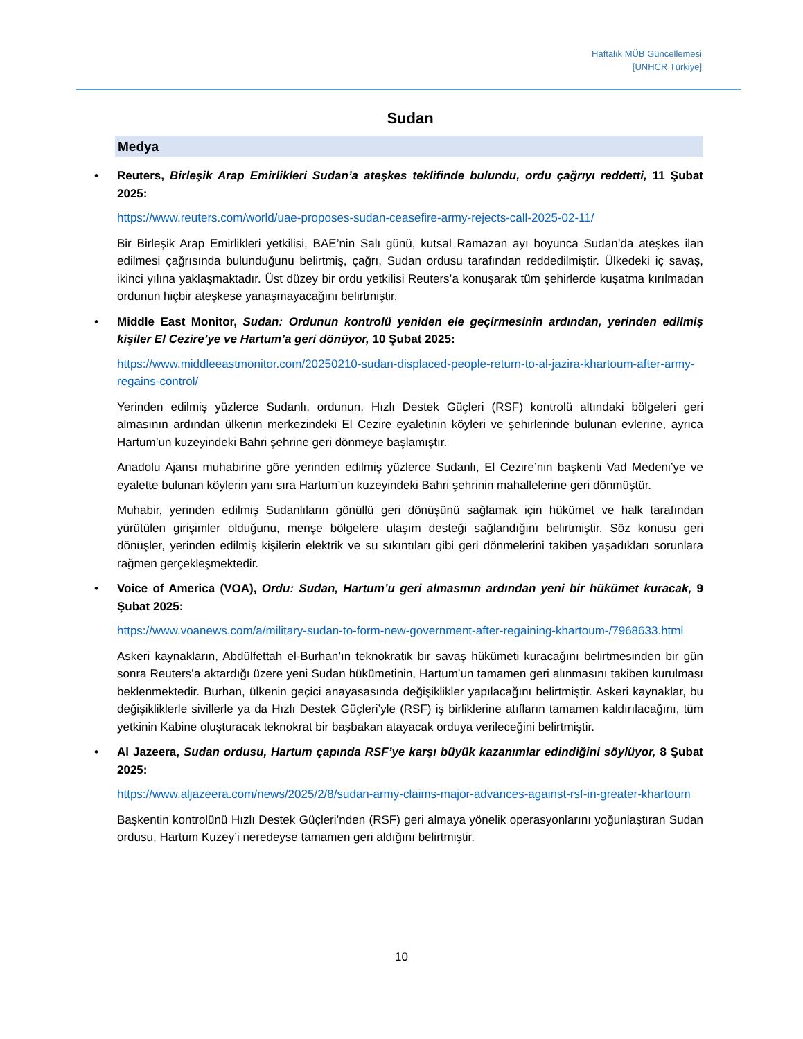Haftalık MÜB Güncellemesi
[UNHCR Türkiye]
Sudan
Medya
• Reuters, Birleşik Arap Emirlikleri Sudan’a ateşkes teklifinde bulundu, ordu çağrıyı reddetti, 11 Şubat 2025:
https://www.reuters.com/world/uae-proposes-sudan-ceasefire-army-rejects-call-2025-02-11/
Bir Birleşik Arap Emirlikleri yetkilisi, BAE’nin Salı günü, kutsal Ramazan ayı boyunca Sudan’da ateşkes ilan edilmesi çağrısında bulunduğunu belirtmiş, çağrı, Sudan ordusu tarafından reddedilmiştir. Ülkedeki iç savaş, ikinci yılına yaklaşmaktadır. Üst düzey bir ordu yetkilisi Reuters’a konuşarak tüm şehirlerde kuşatma kırılmadan ordunun hiçbir ateşkese yanaşmayacağını belirtmiştir.
• Middle East Monitor, Sudan: Ordunun kontrolü yeniden ele geçirmesinin ardından, yerinden edilmiş kişiler El Cezire’ye ve Hartum’a geri dönüyor, 10 Şubat 2025:
https://www.middleeastmonitor.com/20250210-sudan-displaced-people-return-to-al-jazira-khartoum-after-army-regains-control/
Yerinden edilmiş yüzlerce Sudanlı, ordunun, Hızlı Destek Güçleri (RSF) kontrolü altındaki bölgeleri geri almasının ardından ülkenin merkezindeki El Cezire eyaletinin köyleri ve şehirlerinde bulunan evlerine, ayrıca Hartum’un kuzeyindeki Bahri şehrine geri dönmeye başlamıştır.
Anadolu Ajansı muhabirine göre yerinden edilmiş yüzlerce Sudanlı, El Cezire’nin başkenti Vad Medeni’ye ve eyalette bulunan köylerin yanı sıra Hartum’un kuzeyindeki Bahri şehrinin mahallelerine geri dönmüştür.
Muhabir, yerinden edilmiş Sudanlıların gönüllü geri dönüşünü sağlamak için hükümet ve halk tarafından yürütülen girişimler olduğunu, menşe bölgelere ulaşım desteği sağlandığını belirtmiştir. Söz konusu geri dönüşler, yerinden edilmiş kişilerin elektrik ve su sıkıntıları gibi geri dönmelerini takiben yaşadıkları sorunlara rağmen gerçekleşmektedir.
• Voice of America (VOA), Ordu: Sudan, Hartum’u geri almasının ardından yeni bir hükümet kuracak, 9 Şubat 2025:
https://www.voanews.com/a/military-sudan-to-form-new-government-after-regaining-khartoum-/7968633.html
Askeri kaynakların, Abdülfettah el-Burhan’ın teknokratik bir savaş hükümeti kuracağını belirtmesinden bir gün sonra Reuters’a aktardığı üzere yeni Sudan hükümetinin, Hartum’un tamamen geri alınmasını takiben kurulması beklenmektedir. Burhan, ülkenin geçici anayasasında değişiklikler yapılacağını belirtmiştir. Askeri kaynaklar, bu değişikliklerle sivillerle ya da Hızlı Destek Güçleri’yle (RSF) iş birliklerine atıfların tamamen kaldırılacağını, tüm yetkinin Kabine oluşturacak teknokrat bir başbakan atayacak orduya verileceğini belirtmiştir.
• Al Jazeera, Sudan ordusu, Hartum çapında RSF’ye karşı büyük kazanımlar edindiğini söylüyor, 8 Şubat 2025:
https://www.aljazeera.com/news/2025/2/8/sudan-army-claims-major-advances-against-rsf-in-greater-khartoum
Başkentin kontrolünü Hızlı Destek Güçleri’nden (RSF) geri almaya yönelik operasyonlarını yoğunlaştıran Sudan ordusu, Hartum Kuzey’i neredeyse tamamen geri aldığını belirtmiştir.
10